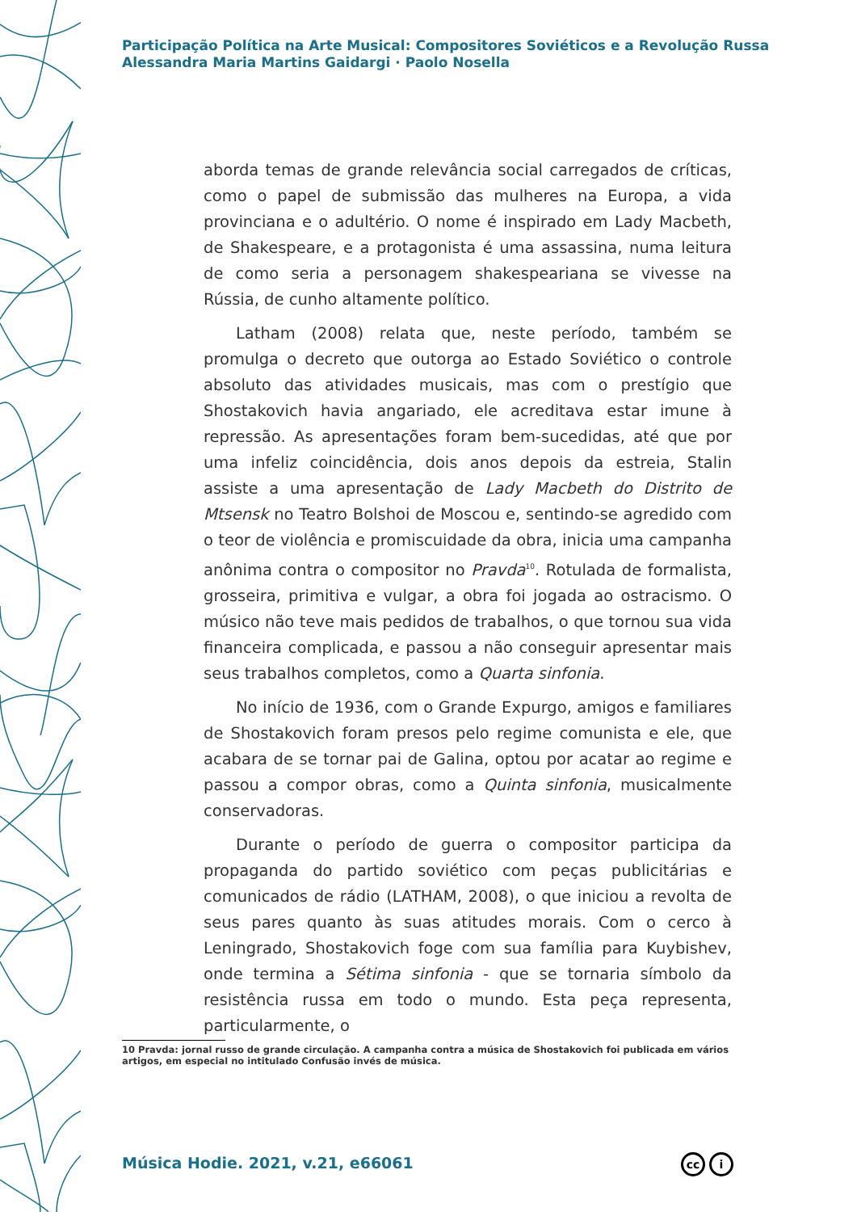Participação Política na Arte Musical: Compositores Soviéticos e a Revolução Russa
Alessandra Maria Martins Gaidargi · Paolo Nosella
aborda temas de grande relevância social carregados de críticas, como o papel de submissão das mulheres na Europa, a vida provinciana e o adultério. O nome é inspirado em Lady Macbeth, de Shakespeare, e a protagonista é uma assassina, numa leitura de como seria a personagem shakespeariana se vivesse na Rússia, de cunho altamente político.
Latham (2008) relata que, neste período, também se promulga o decreto que outorga ao Estado Soviético o controle absoluto das atividades musicais, mas com o prestígio que Shostakovich havia angariado, ele acreditava estar imune à repressão. As apresentações foram bem-sucedidas, até que por uma infeliz coincidência, dois anos depois da estreia, Stalin assiste a uma apresentação de Lady Macbeth do Distrito de Mtsensk no Teatro Bolshoi de Moscou e, sentindo-se agredido com o teor de violência e promiscuidade da obra, inicia uma campanha anônima contra o compositor no Pravda<sup>10</sup>. Rotulada de formalista, grosseira, primitiva e vulgar, a obra foi jogada ao ostracismo. O músico não teve mais pedidos de trabalhos, o que tornou sua vida financeira complicada, e passou a não conseguir apresentar mais seus trabalhos completos, como a Quarta sinfonia.
No início de 1936, com o Grande Expurgo, amigos e familiares de Shostakovich foram presos pelo regime comunista e ele, que acabara de se tornar pai de Galina, optou por acatar ao regime e passou a compor obras, como a Quinta sinfonia, musicalmente conservadoras.
Durante o período de guerra o compositor participa da propaganda do partido soviético com peças publicitárias e comunicados de rádio (LATHAM, 2008), o que iniciou a revolta de seus pares quanto às suas atitudes morais. Com o cerco à Leningrado, Shostakovich foge com sua família para Kuybishev, onde termina a Sétima sinfonia - que se tornaria símbolo da resistência russa em todo o mundo. Esta peça representa, particularmente, o
10 Pravda: jornal russo de grande circulação. A campanha contra a música de Shostakovich foi publicada em vários artigos, em especial no intitulado Confusão invés de música.
Música Hodie. 2021, v.21, e66061
cc i